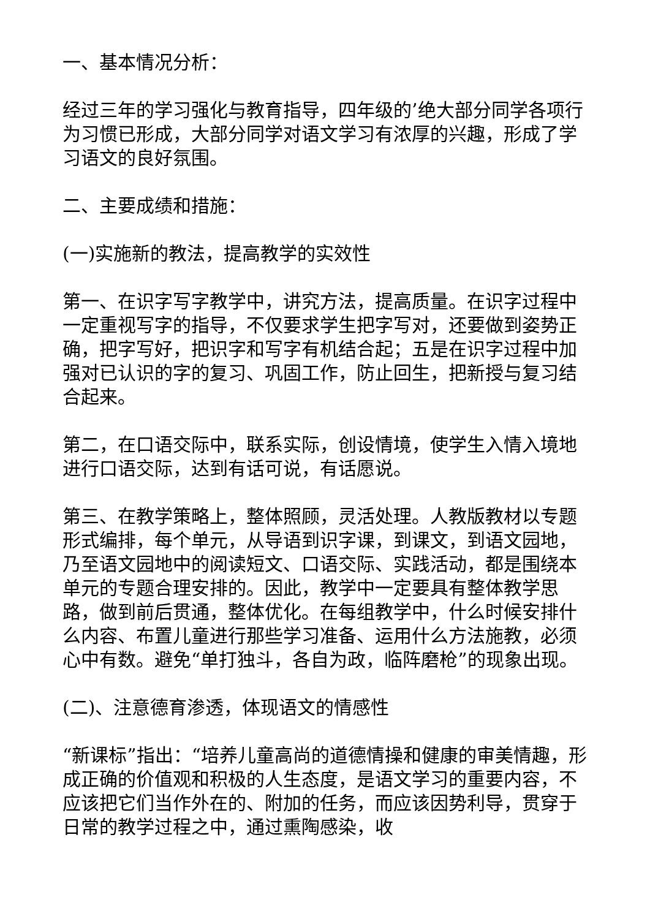一、基本情况分析：
经过三年的学习强化与教育指导，四年级的’绝大部分同学各项行为习惯已形成，大部分同学对语文学习有浓厚的兴趣，形成了学习语文的良好氛围。
二、主要成绩和措施：
(一)实施新的教法，提高教学的实效性
第一、在识字写字教学中，讲究方法，提高质量。在识字过程中一定重视写字的指导，不仅要求学生把字写对，还要做到姿势正确，把字写好，把识字和写字有机结合起；五是在识字过程中加强对已认识的字的复习、巩固工作，防止回生，把新授与复习结合起来。
第二，在口语交际中，联系实际，创设情境，使学生入情入境地进行口语交际，达到有话可说，有话愿说。
第三、在教学策略上，整体照顾，灵活处理。人教版教材以专题形式编排，每个单元，从导语到识字课，到课文，到语文园地，乃至语文园地中的阅读短文、口语交际、实践活动，都是围绕本单元的专题合理安排的。因此，教学中一定要具有整体教学思路，做到前后贯通，整体优化。在每组教学中，什么时候安排什么内容、布置儿童进行那些学习准备、运用什么方法施教，必须心中有数。避免“单打独斗，各自为政，临阵磨枪”的现象出现。
(二)、注意德育渗透，体现语文的情感性
“新课标”指出：“培养儿童高尚的道德情操和健康的审美情趣，形成正确的价值观和积极的人生态度，是语文学习的重要内容，不应该把它们当作外在的、附加的任务，而应该因势利导，贯穿于日常的教学过程之中，通过熏陶感染，收